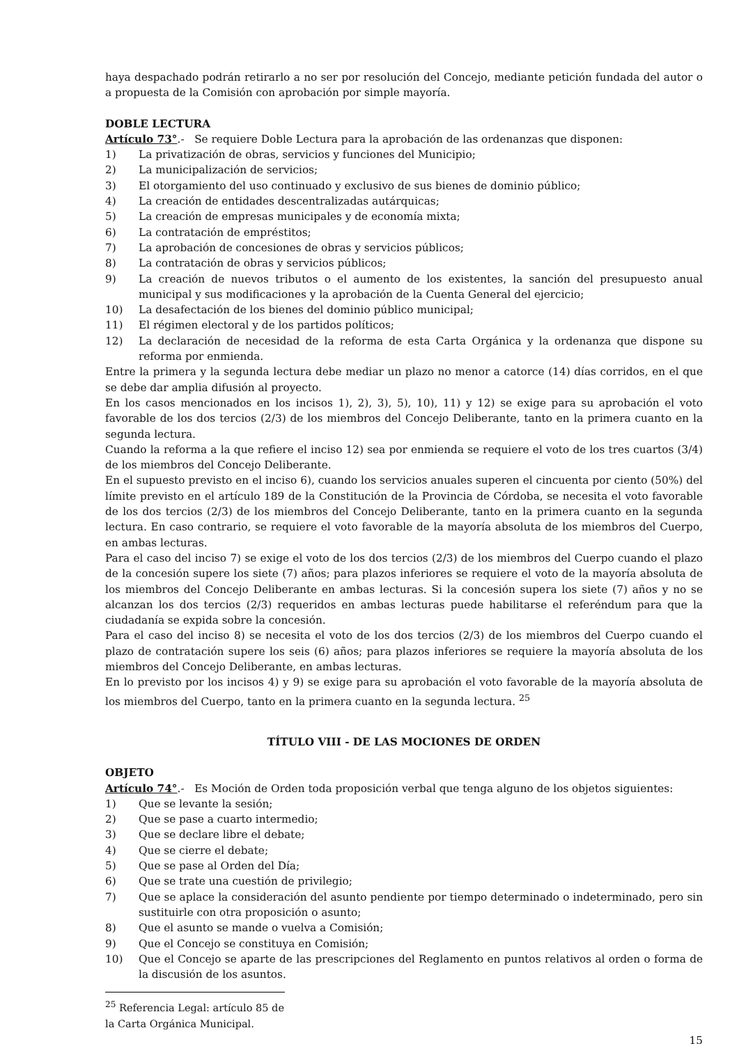haya despachado podrán retirarlo a no ser por resolución del Concejo, mediante petición fundada del autor o a propuesta de la Comisión con aprobación por simple mayoría.
DOBLE LECTURA
Artículo 73°.- Se requiere Doble Lectura para la aprobación de las ordenanzas que disponen:
1) La privatización de obras, servicios y funciones del Municipio;
2) La municipalización de servicios;
3) El otorgamiento del uso continuado y exclusivo de sus bienes de dominio público;
4) La creación de entidades descentralizadas autárquicas;
5) La creación de empresas municipales y de economía mixta;
6) La contratación de empréstitos;
7) La aprobación de concesiones de obras y servicios públicos;
8) La contratación de obras y servicios públicos;
9) La creación de nuevos tributos o el aumento de los existentes, la sanción del presupuesto anual municipal y sus modificaciones y la aprobación de la Cuenta General del ejercicio;
10) La desafectación de los bienes del dominio público municipal;
11) El régimen electoral y de los partidos políticos;
12) La declaración de necesidad de la reforma de esta Carta Orgánica y la ordenanza que dispone su reforma por enmienda.
Entre la primera y la segunda lectura debe mediar un plazo no menor a catorce (14) días corridos, en el que se debe dar amplia difusión al proyecto.
En los casos mencionados en los incisos 1), 2), 3), 5), 10), 11) y 12) se exige para su aprobación el voto favorable de los dos tercios (2/3) de los miembros del Concejo Deliberante, tanto en la primera cuanto en la segunda lectura.
Cuando la reforma a la que refiere el inciso 12) sea por enmienda se requiere el voto de los tres cuartos (3/4) de los miembros del Concejo Deliberante.
En el supuesto previsto en el inciso 6), cuando los servicios anuales superen el cincuenta por ciento (50%) del límite previsto en el artículo 189 de la Constitución de la Provincia de Córdoba, se necesita el voto favorable de los dos tercios (2/3) de los miembros del Concejo Deliberante, tanto en la primera cuanto en la segunda lectura. En caso contrario, se requiere el voto favorable de la mayoría absoluta de los miembros del Cuerpo, en ambas lecturas.
Para el caso del inciso 7) se exige el voto de los dos tercios (2/3) de los miembros del Cuerpo cuando el plazo de la concesión supere los siete (7) años; para plazos inferiores se requiere el voto de la mayoría absoluta de los miembros del Concejo Deliberante en ambas lecturas. Si la concesión supera los siete (7) años y no se alcanzan los dos tercios (2/3) requeridos en ambas lecturas puede habilitarse el referéndum para que la ciudadanía se expida sobre la concesión.
Para el caso del inciso 8) se necesita el voto de los dos tercios (2/3) de los miembros del Cuerpo cuando el plazo de contratación supere los seis (6) años; para plazos inferiores se requiere la mayoría absoluta de los miembros del Concejo Deliberante, en ambas lecturas.
En lo previsto por los incisos 4) y 9) se exige para su aprobación el voto favorable de la mayoría absoluta de los miembros del Cuerpo, tanto en la primera cuanto en la segunda lectura. <sup>25</sup>
TÍTULO VIII - DE LAS MOCIONES DE ORDEN
OBJETO
Artículo 74°.- Es Moción de Orden toda proposición verbal que tenga alguno de los objetos siguientes:
1) Que se levante la sesión;
2) Que se pase a cuarto intermedio;
3) Que se declare libre el debate;
4) Que se cierre el debate;
5) Que se pase al Orden del Día;
6) Que se trate una cuestión de privilegio;
7) Que se aplace la consideración del asunto pendiente por tiempo determinado o indeterminado, pero sin sustituirle con otra proposición o asunto;
8) Que el asunto se mande o vuelva a Comisión;
9) Que el Concejo se constituya en Comisión;
10) Que el Concejo se aparte de las prescripciones del Reglamento en puntos relativos al orden o forma de la discusión de los asuntos.
<sup>25</sup> Referencia Legal: artículo 85 de la Carta Orgánica Municipal.
15